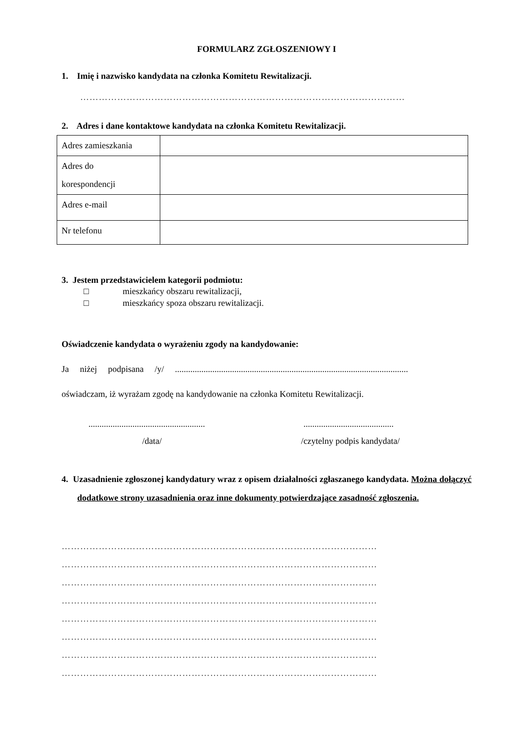FORMULARZ ZGŁOSZENIOWY I
1. Imię i nazwisko kandydata na członka Komitetu Rewitalizacji.
……………………………………………………………………………………………
2. Adres i dane kontaktowe kandydata na członka Komitetu Rewitalizacji.
| Adres zamieszkania | |
| Adres do korespondencji | |
| Adres e-mail | |
| Nr telefonu | |
3. Jestem przedstawicielem kategorii podmiotu:
□ mieszkańcy obszaru rewitalizacji,
□ mieszkańcy spoza obszaru rewitalizacji.
Oświadczenie kandydata o wyrażeniu zgody na kandydowanie:
Ja niżej podpisana /y/ ..........................................................................................................
oświadczam, iż wyrażam zgodę na kandydowanie na członka Komitetu Rewitalizacji.
.....................................................
.........................................
/data/ /czytelny podpis kandydata/
4. Uzasadnienie zgłoszonej kandydatury wraz z opisem działalności zgłaszanego kandydata. Można dołączyć dodatkowe strony uzasadnienia oraz inne dokumenty potwierdzające zasadność zgłoszenia.
…………………………………………………………………………………………
…………………………………………………………………………………………
…………………………………………………………………………………………
…………………………………………………………………………………………
…………………………………………………………………………………………
…………………………………………………………………………………………
…………………………………………………………………………………………
…………………………………………………………………………………………